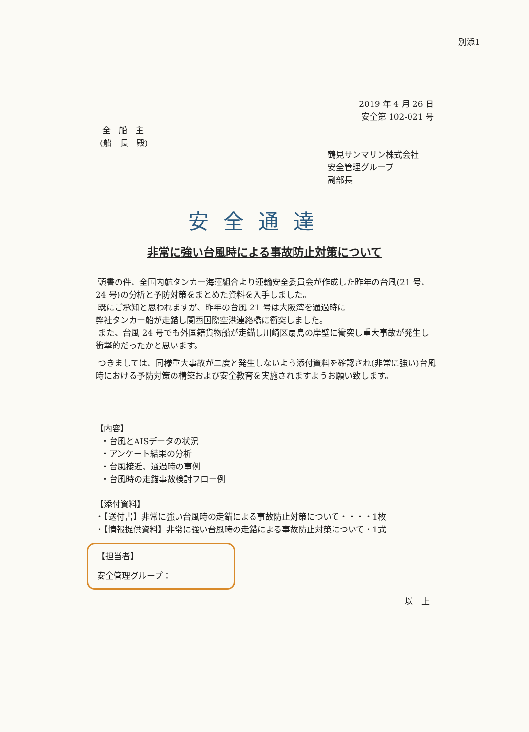別添1
2019 年 4 月 26 日
安全第 102-021 号
全　船　主
(船　長　殿)
鶴見サンマリン株式会社
安全管理グループ
副部長
安全通達
非常に強い台風時による事故防止対策について
頭書の件、全国内航タンカー海運組合より運輸安全委員会が作成した昨年の台風(21 号、24 号)の分析と予防対策をまとめた資料を入手しました。
既にご承知と思われますが、昨年の台風 21 号は大阪湾を通過時に
弊社タンカー船が走錨し関西国際空港連絡橋に衝突しました。
また、台風 24 号でも外国籍貨物船が走錨し川崎区扇島の岸壁に衝突し重大事故が発生し衝撃的だったかと思います。
つきましては、同様重大事故が二度と発生しないよう添付資料を確認され(非常に強い)台風時における予防対策の構築および安全教育を実施されますようお願い致します。
【内容】
・台風とAISデータの状況
・アンケート結果の分析
・台風接近、通過時の事例
・台風時の走錨事故検討フロー例
【添付資料】
・【送付書】非常に強い台風時の走錨による事故防止対策について・・・・1枚
・【情報提供資料】非常に強い台風時の走錨による事故防止対策について・1式
【担当者】
安全管理グループ：
以　上